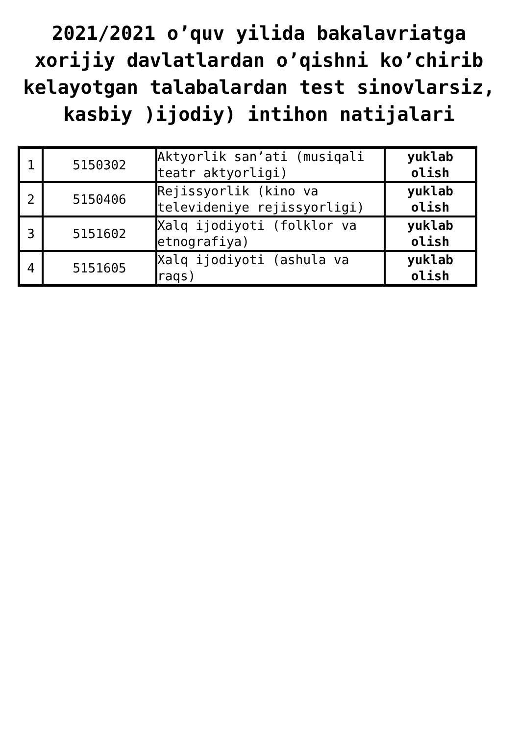2021/2021 o’quv yilida bakalavriatga xorijiy davlatlardan o’qishni ko’chirib kelayotgan talabalardan test sinovlarsiz, kasbiy )ijodiy) intihon natijalari
| 1 | 5150302 | Aktyorlik san’ati (musiqali teatr aktyorligi) | yuklab olish |
| 2 | 5150406 | Rejissyorlik (kino va televideniye rejissyorligi) | yuklab olish |
| 3 | 5151602 | Xalq ijodiyoti (folklor va etnografiya) | yuklab olish |
| 4 | 5151605 | Xalq ijodiyoti (ashula va raqs) | yuklab olish |